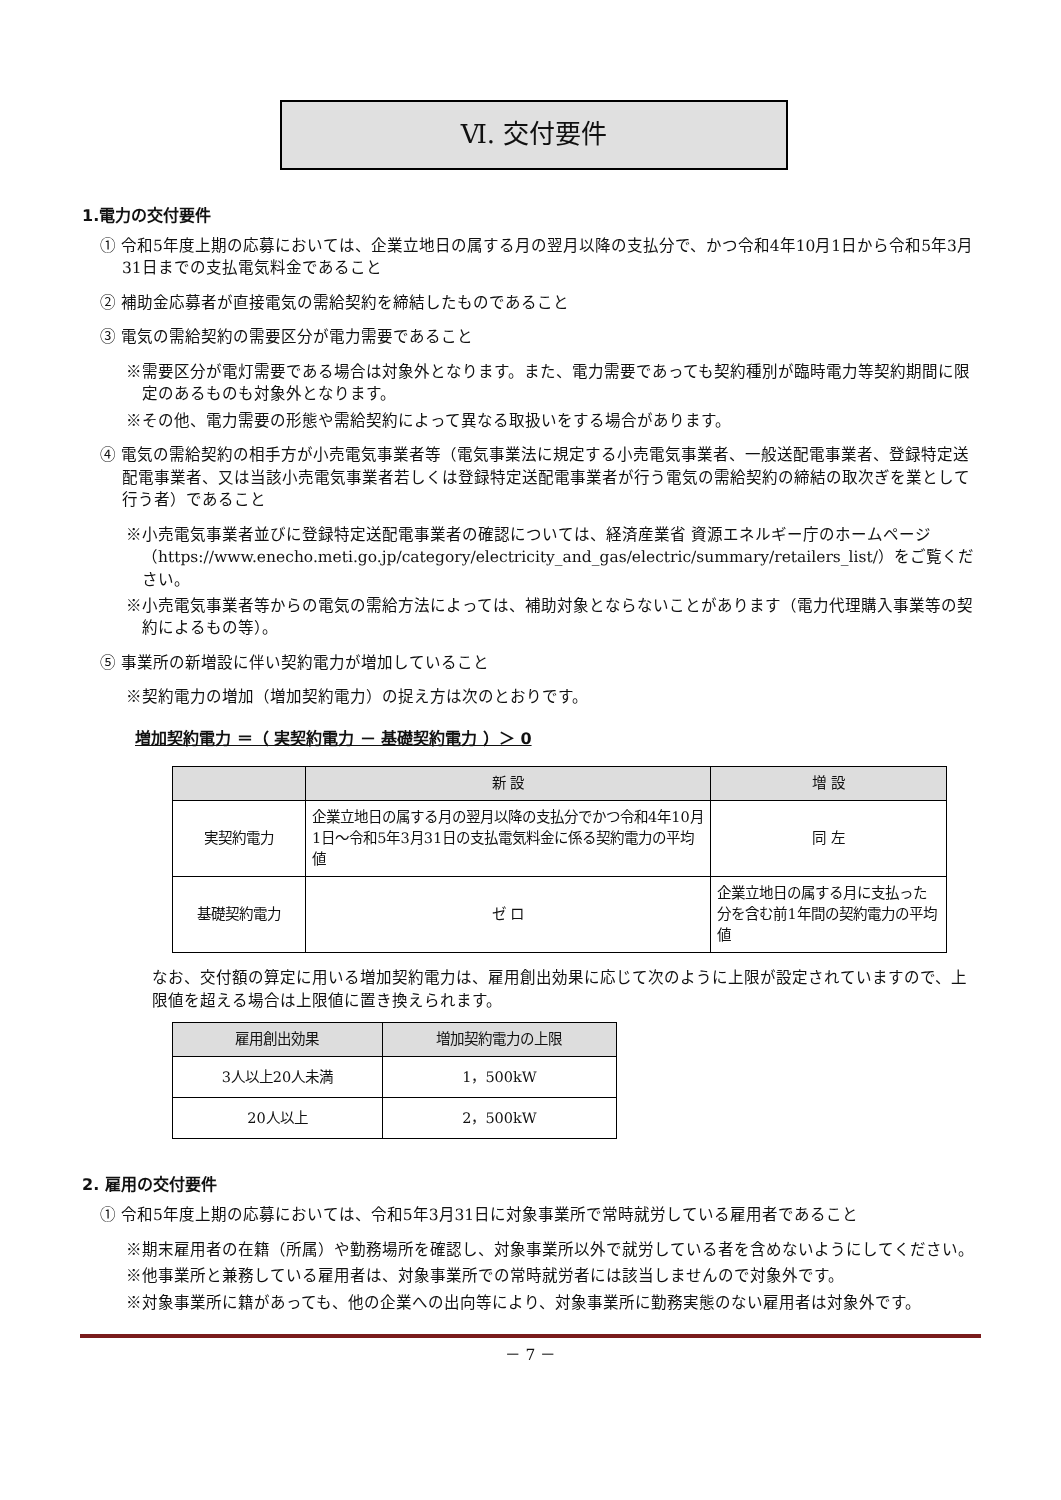Ⅵ. 交付要件
1.電力の交付要件
① 令和5年度上期の応募においては、企業立地日の属する月の翌月以降の支払分で、かつ令和4年10月1日から令和5年3月31日までの支払電気料金であること
② 補助金応募者が直接電気の需給契約を締結したものであること
③ 電気の需給契約の需要区分が電力需要であること
※需要区分が電灯需要である場合は対象外となります。また、電力需要であっても契約種別が臨時電力等契約期間に限定のあるものも対象外となります。
※その他、電力需要の形態や需給契約によって異なる取扱いをする場合があります。
④ 電気の需給契約の相手方が小売電気事業者等（電気事業法に規定する小売電気事業者、一般送配電事業者、登録特定送配電事業者、又は当該小売電気事業者若しくは登録特定送配電事業者が行う電気の需給契約の締結の取次ぎを業として行う者）であること
※小売電気事業者並びに登録特定送配電事業者の確認については、経済産業省 資源エネルギー庁のホームページ（https://www.enecho.meti.go.jp/category/electricity_and_gas/electric/summary/retailers_list/）をご覧ください。
※小売電気事業者等からの電気の需給方法によっては、補助対象とならないことがあります（電力代理購入事業等の契約によるもの等）。
⑤ 事業所の新増設に伴い契約電力が増加していること
※契約電力の増加（増加契約電力）の捉え方は次のとおりです。
増加契約電力 ＝（ 実契約電力 － 基礎契約電力 ）＞ 0
| | 新 設 | 増 設 |
| --- | --- | --- |
| 実契約電力 | 企業立地日の属する月の翌月以降の支払分でかつ令和4年10月1日～令和5年3月31日の支払電気料金に係る契約電力の平均値 | 同 左 |
| 基礎契約電力 | ゼ ロ | 企業立地日の属する月に支払った分を含む前1年間の契約電力の平均値 |
なお、交付額の算定に用いる増加契約電力は、雇用創出効果に応じて次のように上限が設定されていますので、上限値を超える場合は上限値に置き換えられます。
| 雇用創出効果 | 増加契約電力の上限 |
| --- | --- |
| 3人以上20人未満 | 1，500kW |
| 20人以上 | 2，500kW |
2. 雇用の交付要件
① 令和5年度上期の応募においては、令和5年3月31日に対象事業所で常時就労している雇用者であること
※期末雇用者の在籍（所属）や勤務場所を確認し、対象事業所以外で就労している者を含めないようにしてください。
※他事業所と兼務している雇用者は、対象事業所での常時就労者には該当しませんので対象外です。
※対象事業所に籍があっても、他の企業への出向等により、対象事業所に勤務実態のない雇用者は対象外です。
－ 7 －